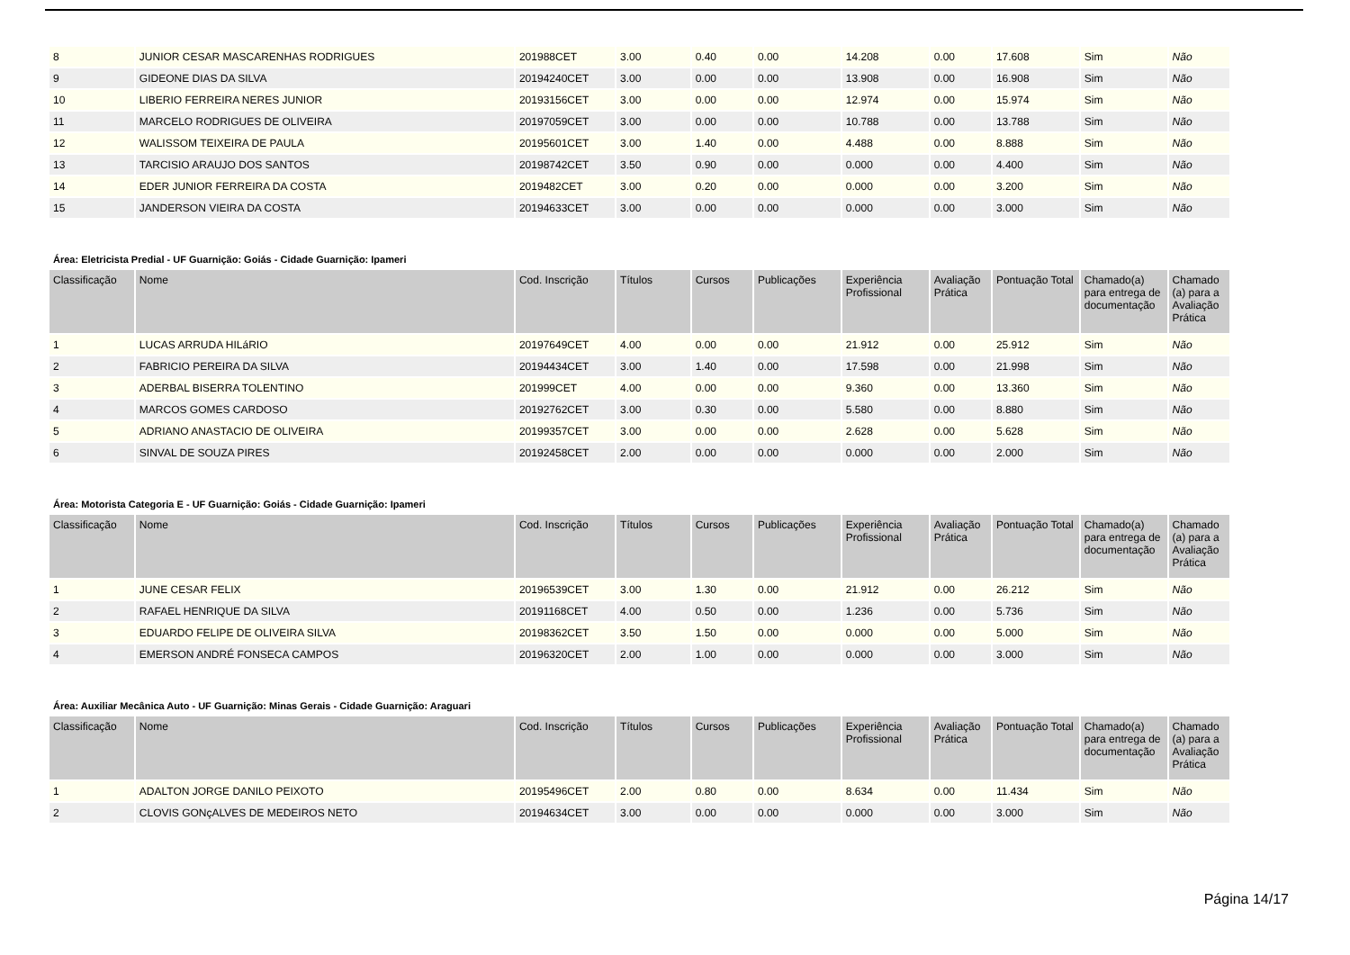| 8 | JUNIOR CESAR MASCARENHAS RODRIGUES | 201988CET | 3.00 | 0.40 | 0.00 | 14.208 | 0.00 | 17.608 | Sim | Não |
| 9 | GIDEONE DIAS DA SILVA | 20194240CET | 3.00 | 0.00 | 0.00 | 13.908 | 0.00 | 16.908 | Sim | Não |
| 10 | LIBERIO FERREIRA NERES JUNIOR | 20193156CET | 3.00 | 0.00 | 0.00 | 12.974 | 0.00 | 15.974 | Sim | Não |
| 11 | MARCELO RODRIGUES DE OLIVEIRA | 20197059CET | 3.00 | 0.00 | 0.00 | 10.788 | 0.00 | 13.788 | Sim | Não |
| 12 | WALISSOM TEIXEIRA DE PAULA | 20195601CET | 3.00 | 1.40 | 0.00 | 4.488 | 0.00 | 8.888 | Sim | Não |
| 13 | TARCISIO ARAUJO DOS SANTOS | 20198742CET | 3.50 | 0.90 | 0.00 | 0.000 | 0.00 | 4.400 | Sim | Não |
| 14 | EDER JUNIOR FERREIRA DA COSTA | 2019482CET | 3.00 | 0.20 | 0.00 | 0.000 | 0.00 | 3.200 | Sim | Não |
| 15 | JANDERSON VIEIRA DA COSTA | 20194633CET | 3.00 | 0.00 | 0.00 | 0.000 | 0.00 | 3.000 | Sim | Não |
Área: Eletricista Predial - UF Guarnição: Goiás - Cidade Guarnição: Ipameri
| Classificação | Nome | Cod. Inscrição | Títulos | Cursos | Publicações | Experiência Profissional | Avaliação Prática | Pontuação Total | Chamado(a) para entrega de documentação | Chamado (a) para a Avaliação Prática |
| --- | --- | --- | --- | --- | --- | --- | --- | --- | --- | --- |
| 1 | LUCAS ARRUDA HILáRIO | 20197649CET | 4.00 | 0.00 | 0.00 | 21.912 | 0.00 | 25.912 | Sim | Não |
| 2 | FABRICIO PEREIRA DA SILVA | 20194434CET | 3.00 | 1.40 | 0.00 | 17.598 | 0.00 | 21.998 | Sim | Não |
| 3 | ADERBAL BISERRA TOLENTINO | 201999CET | 4.00 | 0.00 | 0.00 | 9.360 | 0.00 | 13.360 | Sim | Não |
| 4 | MARCOS GOMES CARDOSO | 20192762CET | 3.00 | 0.30 | 0.00 | 5.580 | 0.00 | 8.880 | Sim | Não |
| 5 | ADRIANO ANASTACIO DE OLIVEIRA | 20199357CET | 3.00 | 0.00 | 0.00 | 2.628 | 0.00 | 5.628 | Sim | Não |
| 6 | SINVAL DE SOUZA PIRES | 20192458CET | 2.00 | 0.00 | 0.00 | 0.000 | 0.00 | 2.000 | Sim | Não |
Área: Motorista Categoria E - UF Guarnição: Goiás - Cidade Guarnição: Ipameri
| Classificação | Nome | Cod. Inscrição | Títulos | Cursos | Publicações | Experiência Profissional | Avaliação Prática | Pontuação Total | Chamado(a) para entrega de documentação | Chamado (a) para a Avaliação Prática |
| --- | --- | --- | --- | --- | --- | --- | --- | --- | --- | --- |
| 1 | JUNE CESAR FELIX | 20196539CET | 3.00 | 1.30 | 0.00 | 21.912 | 0.00 | 26.212 | Sim | Não |
| 2 | RAFAEL HENRIQUE DA SILVA | 20191168CET | 4.00 | 0.50 | 0.00 | 1.236 | 0.00 | 5.736 | Sim | Não |
| 3 | EDUARDO FELIPE DE OLIVEIRA SILVA | 20198362CET | 3.50 | 1.50 | 0.00 | 0.000 | 0.00 | 5.000 | Sim | Não |
| 4 | EMERSON ANDRÉ FONSECA CAMPOS | 20196320CET | 2.00 | 1.00 | 0.00 | 0.000 | 0.00 | 3.000 | Sim | Não |
Área: Auxiliar Mecânica Auto - UF Guarnição: Minas Gerais - Cidade Guarnição: Araguari
| Classificação | Nome | Cod. Inscrição | Títulos | Cursos | Publicações | Experiência Profissional | Avaliação Prática | Pontuação Total | Chamado(a) para entrega de documentação | Chamado (a) para a Avaliação Prática |
| --- | --- | --- | --- | --- | --- | --- | --- | --- | --- | --- |
| 1 | ADALTON JORGE DANILO PEIXOTO | 20195496CET | 2.00 | 0.80 | 0.00 | 8.634 | 0.00 | 11.434 | Sim | Não |
| 2 | CLOVIS GONçALVES DE MEDEIROS NETO | 20194634CET | 3.00 | 0.00 | 0.00 | 0.000 | 0.00 | 3.000 | Sim | Não |
Página 14/17